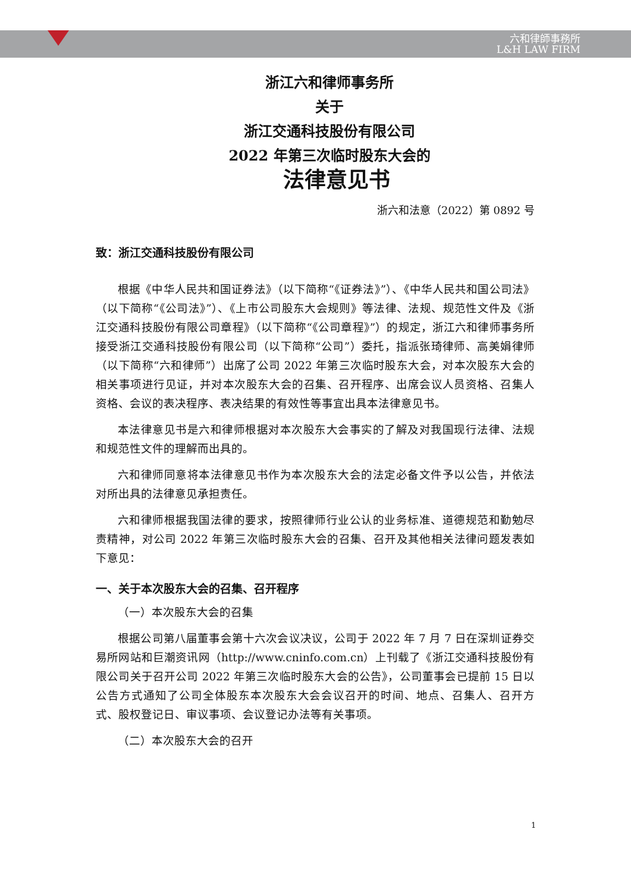六和律師事務所
L&H LAW FIRM
浙江六和律师事务所
关于
浙江交通科技股份有限公司
2022 年第三次临时股东大会的
法律意见书
浙六和法意（2022）第 0892 号
致：浙江交通科技股份有限公司
根据《中华人民共和国证券法》（以下简称“《证券法》”）、《中华人民共和国公司法》（以下简称“《公司法》”）、《上市公司股东大会规则》等法律、法规、规范性文件及《浙江交通科技股份有限公司章程》（以下简称“《公司章程》”）的规定，浙江六和律师事务所接受浙江交通科技股份有限公司（以下简称“公司”）委托，指派张琦律师、高美娟律师（以下简称“六和律师”）出席了公司 2022 年第三次临时股东大会，对本次股东大会的相关事项进行见证，并对本次股东大会的召集、召开程序、出席会议人员资格、召集人资格、会议的表决程序、表决结果的有效性等事宜出具本法律意见书。
本法律意见书是六和律师根据对本次股东大会事实的了解及对我国现行法律、法规和规范性文件的理解而出具的。
六和律师同意将本法律意见书作为本次股东大会的法定必备文件予以公告，并依法对所出具的法律意见承担责任。
六和律师根据我国法律的要求，按照律师行业公认的业务标准、道德规范和勤勉尽责精神，对公司 2022 年第三次临时股东大会的召集、召开及其他相关法律问题发表如下意见：
一、关于本次股东大会的召集、召开程序
（一）本次股东大会的召集
根据公司第八届董事会第十六次会议决议，公司于 2022 年 7 月 7 日在深圳证券交易所网站和巨潮资讯网（http://www.cninfo.com.cn）上刊载了《浙江交通科技股份有限公司关于召开公司 2022 年第三次临时股东大会的公告》，公司董事会已提前 15 日以公告方式通知了公司全体股东本次股东大会会议召开的时间、地点、召集人、召开方式、股权登记日、审议事项、会议登记办法等有关事项。
（二）本次股东大会的召开
1